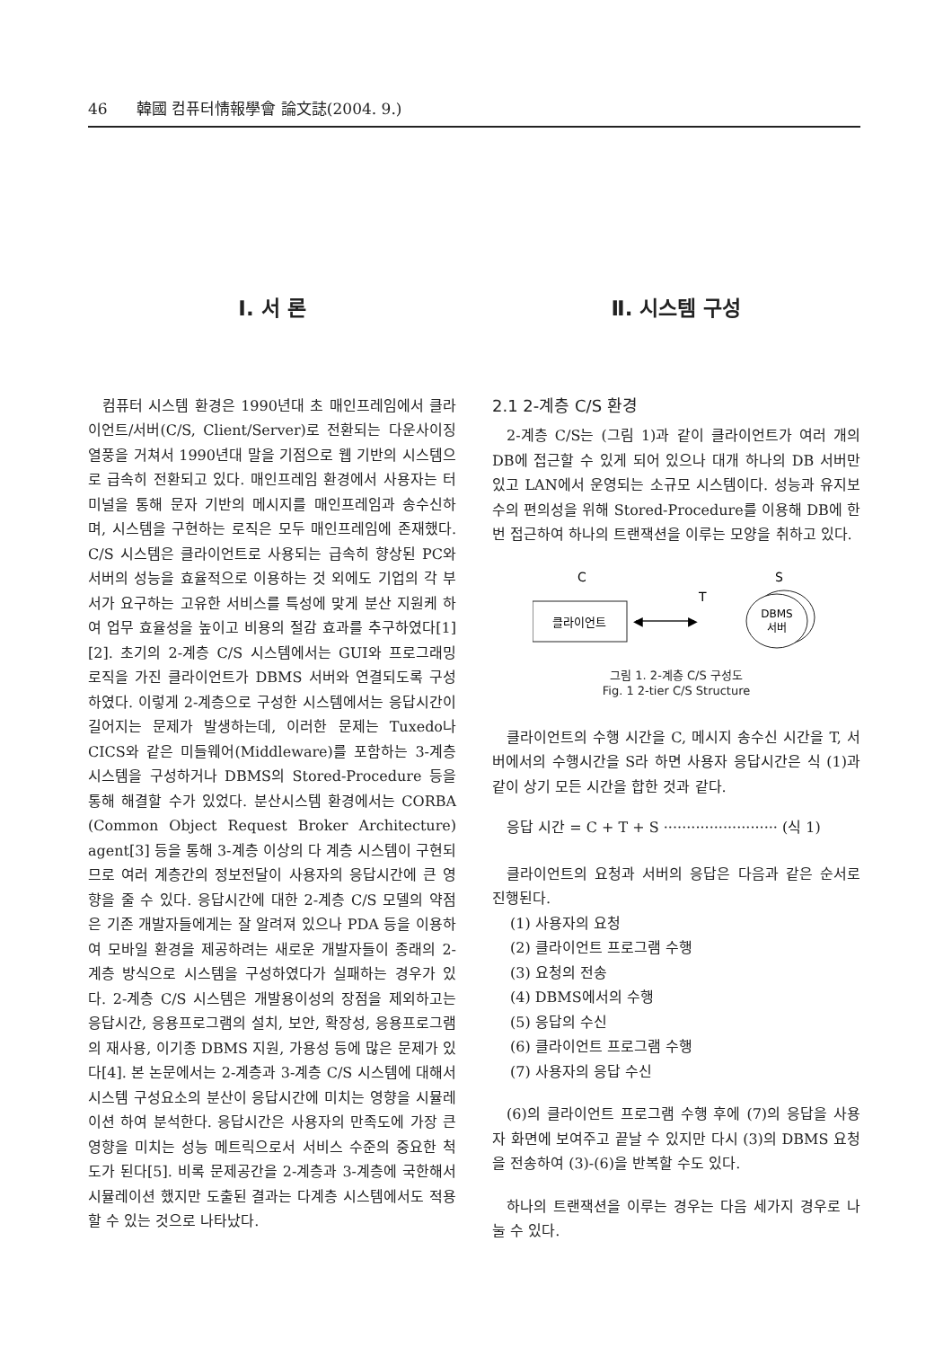46 韓國 컴퓨터情報學會 論文誌(2004. 9.)
Ⅰ. 서 론
컴퓨터 시스템 환경은 1990년대 초 매인프레임에서 클라이언트/서버(C/S, Client/Server)로 전환되는 다운사이징 열풍을 거쳐서 1990년대 말을 기점으로 웹 기반의 시스템으로 급속히 전환되고 있다. 매인프레임 환경에서 사용자는 터미널을 통해 문자 기반의 메시지를 매인프레임과 송수신하며, 시스템을 구현하는 로직은 모두 매인프레임에 존재했다. C/S 시스템은 클라이언트로 사용되는 급속히 향상된 PC와 서버의 성능을 효율적으로 이용하는 것 외에도 기업의 각 부서가 요구하는 고유한 서비스를 특성에 맞게 분산 지원케 하여 업무 효율성을 높이고 비용의 절감 효과를 추구하였다[1][2]. 초기의 2-계층 C/S 시스템에서는 GUI와 프로그래밍 로직을 가진 클라이언트가 DBMS 서버와 연결되도록 구성하였다. 이렇게 2-계층으로 구성한 시스템에서는 응답시간이 길어지는 문제가 발생하는데, 이러한 문제는 Tuxedo나 CICS와 같은 미들웨어(Middleware)를 포함하는 3-계층 시스템을 구성하거나 DBMS의 Stored-Procedure 등을 통해 해결할 수가 있었다. 분산시스템 환경에서는 CORBA (Common Object Request Broker Architecture) agent[3] 등을 통해 3-계층 이상의 다 계층 시스템이 구현되므로 여러 계층간의 정보전달이 사용자의 응답시간에 큰 영향을 줄 수 있다. 응답시간에 대한 2-계층 C/S 모델의 약점은 기존 개발자들에게는 잘 알려져 있으나 PDA 등을 이용하여 모바일 환경을 제공하려는 새로운 개발자들이 종래의 2-계층 방식으로 시스템을 구성하였다가 실패하는 경우가 있다. 2-계층 C/S 시스템은 개발용이성의 장점을 제외하고는 응답시간, 응용프로그램의 설치, 보안, 확장성, 응용프로그램의 재사용, 이기종 DBMS 지원, 가용성 등에 많은 문제가 있다[4]. 본 논문에서는 2-계층과 3-계층 C/S 시스템에 대해서 시스템 구성요소의 분산이 응답시간에 미치는 영향을 시뮬레이션 하여 분석한다. 응답시간은 사용자의 만족도에 가장 큰 영향을 미치는 성능 메트릭으로서 서비스 수준의 중요한 척도가 된다[5]. 비록 문제공간을 2-계층과 3-계층에 국한해서 시뮬레이션 했지만 도출된 결과는 다계층 시스템에서도 적용할 수 있는 것으로 나타났다.
Ⅱ. 시스템 구성
2.1 2-계층 C/S 환경
2-계층 C/S는 (그림 1)과 같이 클라이언트가 여러 개의 DB에 접근할 수 있게 되어 있으나 대개 하나의 DB 서버만 있고 LAN에서 운영되는 소규모 시스템이다. 성능과 유지보수의 편의성을 위해 Stored-Procedure를 이용해 DB에 한 번 접근하여 하나의 트랜잭션을 이루는 모양을 취하고 있다.
C
S
T
클라이언트
◀
▶
DBMS
서버
그림 1. 2-계층 C/S 구성도
Fig. 1 2-tier C/S Structure
클라이언트의 수행 시간을 C, 메시지 송수신 시간을 T, 서버에서의 수행시간을 S라 하면 사용자 응답시간은 식 (1)과 같이 상기 모든 시간을 합한 것과 같다.
응답 시간 = C + T + S ························· (식 1)
클라이언트의 요청과 서버의 응답은 다음과 같은 순서로 진행된다.
(1) 사용자의 요청
(2) 클라이언트 프로그램 수행
(3) 요청의 전송
(4) DBMS에서의 수행
(5) 응답의 수신
(6) 클라이언트 프로그램 수행
(7) 사용자의 응답 수신
(6)의 클라이언트 프로그램 수행 후에 (7)의 응답을 사용자 화면에 보여주고 끝날 수 있지만 다시 (3)의 DBMS 요청을 전송하여 (3)-(6)을 반복할 수도 있다.
하나의 트랜잭션을 이루는 경우는 다음 세가지 경우로 나눌 수 있다.